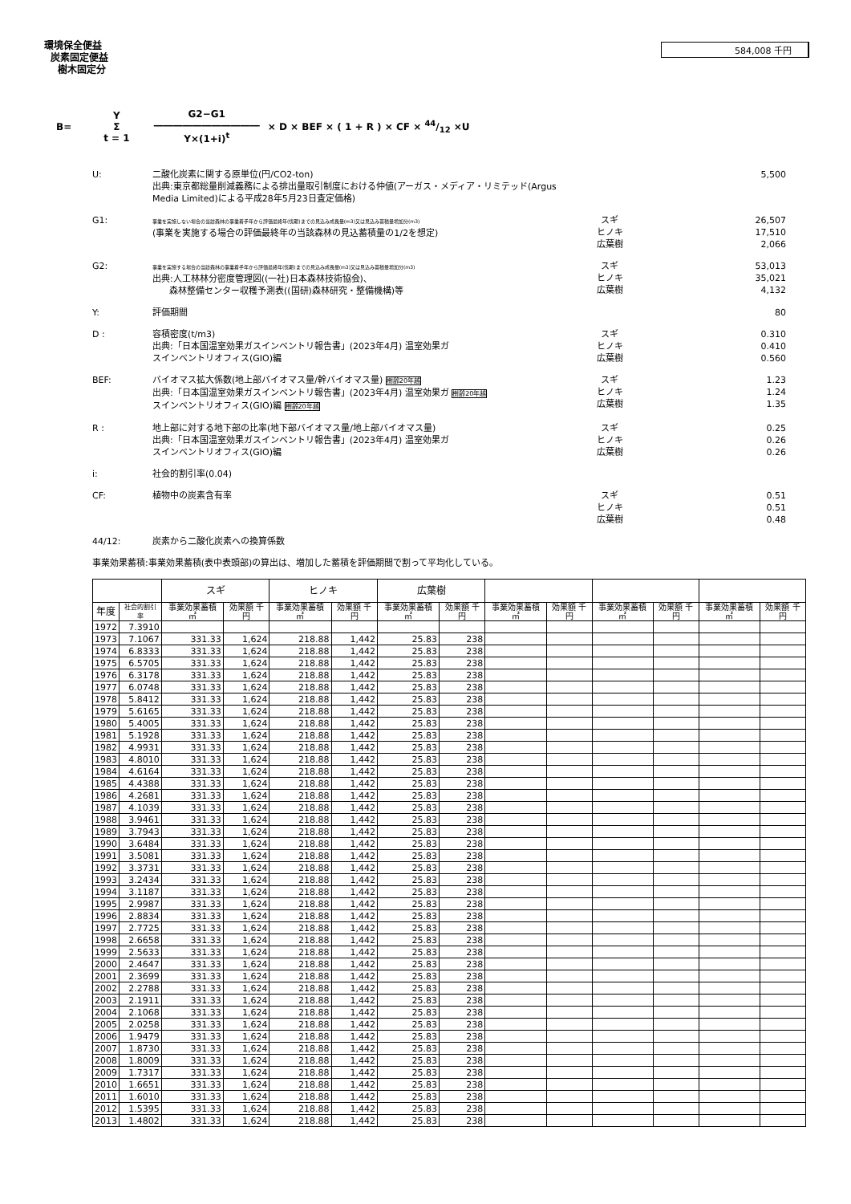環境保全便益
炭素固定便益
樹木固定分
584,008 千円
B= Y
Σ
t = 1 G2−G1
―――――――――――
Y×(1+i)<sup>t</sup> × D × BEF × ( 1 + R ) × CF × 44/12 ×U
U: 二酸化炭素に関する原単位(円/CO2-ton)
出典:東京都総量削減義務による排出量取引制度における仲値(アーガス・メディア・リミテッド(Argus Media Limited)による平成28年5月23日査定価格)
5,500
G1:
事業を実施しない場合の当該森林の事業着手年から評価最終年(伐期)までの見込み成長量(m3)又は見込み蓄積量増加分(m3)
(事業を実施する場合の評価最終年の当該森林の見込蓄積量の1/2を想定)
スギ
ヒノキ
広葉樹
26,507
17,510
2,066
G2:
事業を実施する場合の当該森林の事業着手年から評価最終年(伐期)までの見込み成長量(m3)又は見込み蓄積量増加分(m3)
出典:人工林林分密度管理図((一社)日本森林技術協会)、
森林整備センター収穫予測表((国研)森林研究・整備機構)等
スギ
ヒノキ
広葉樹
53,013
35,021
4,132
Y: 評価期間 80
D : 容積密度(t/m3)
出典:「日本国温室効果ガスインベントリ報告書」(2023年4月) 温室効果ガ
スインベントリオフィス(GIO)編
スギ
ヒノキ
広葉樹
0.310
0.410
0.560
BEF: バイオマス拡大係数(地上部バイオマス量/幹バイオマス量) 樹齢20年越
出典:「日本国温室効果ガスインベントリ報告書」(2023年4月) 温室効果ガ 樹齢20年越
スインベントリオフィス(GIO)編 樹齢20年越
スギ
ヒノキ
広葉樹
1.23
1.24
1.35
R : 地上部に対する地下部の比率(地下部バイオマス量/地上部バイオマス量)
出典:「日本国温室効果ガスインベントリ報告書」(2023年4月) 温室効果ガ
スインベントリオフィス(GIO)編
スギ
ヒノキ
広葉樹
0.25
0.26
0.26
i: 社会的割引率(0.04)
CF: 植物中の炭素含有率 スギ
ヒノキ
広葉樹
0.51
0.51
0.48
44/12: 炭素から二酸化炭素への換算係数
事業効果蓄積:事業効果蓄積(表中表頭部)の算出は、増加した蓄積を評価期間で割って平均化している。
| | | スギ | | ヒノキ | | 広葉樹 | | | | | | | |
| --- | --- | --- | --- | --- | --- | --- | --- | --- | --- | --- | --- | --- | --- |
| 年度 | 社会的割引率 | 事業効果蓄積 ㎥ | 効果額 千円 | 事業効果蓄積 ㎥ | 効果額 千円 | 事業効果蓄積 ㎥ | 効果額 千円 | 事業効果蓄積 ㎥ | 効果額 千円 | 事業効果蓄積 ㎥ | 効果額 千円 | 事業効果蓄積 ㎥ | 効果額 千円 |
| 1972 | 7.3910 | | | | | | | | | | | | |
| 1973 | 7.1067 | 331.33 | 1,624 | 218.88 | 1,442 | 25.83 | 238 | | | | | | |
| 1974 | 6.8333 | 331.33 | 1,624 | 218.88 | 1,442 | 25.83 | 238 | | | | | | |
| 1975 | 6.5705 | 331.33 | 1,624 | 218.88 | 1,442 | 25.83 | 238 | | | | | | |
| 1976 | 6.3178 | 331.33 | 1,624 | 218.88 | 1,442 | 25.83 | 238 | | | | | | |
| 1977 | 6.0748 | 331.33 | 1,624 | 218.88 | 1,442 | 25.83 | 238 | | | | | | |
| 1978 | 5.8412 | 331.33 | 1,624 | 218.88 | 1,442 | 25.83 | 238 | | | | | | |
| 1979 | 5.6165 | 331.33 | 1,624 | 218.88 | 1,442 | 25.83 | 238 | | | | | | |
| 1980 | 5.4005 | 331.33 | 1,624 | 218.88 | 1,442 | 25.83 | 238 | | | | | | |
| 1981 | 5.1928 | 331.33 | 1,624 | 218.88 | 1,442 | 25.83 | 238 | | | | | | |
| 1982 | 4.9931 | 331.33 | 1,624 | 218.88 | 1,442 | 25.83 | 238 | | | | | | |
| 1983 | 4.8010 | 331.33 | 1,624 | 218.88 | 1,442 | 25.83 | 238 | | | | | | |
| 1984 | 4.6164 | 331.33 | 1,624 | 218.88 | 1,442 | 25.83 | 238 | | | | | | |
| 1985 | 4.4388 | 331.33 | 1,624 | 218.88 | 1,442 | 25.83 | 238 | | | | | | |
| 1986 | 4.2681 | 331.33 | 1,624 | 218.88 | 1,442 | 25.83 | 238 | | | | | | |
| 1987 | 4.1039 | 331.33 | 1,624 | 218.88 | 1,442 | 25.83 | 238 | | | | | | |
| 1988 | 3.9461 | 331.33 | 1,624 | 218.88 | 1,442 | 25.83 | 238 | | | | | | |
| 1989 | 3.7943 | 331.33 | 1,624 | 218.88 | 1,442 | 25.83 | 238 | | | | | | |
| 1990 | 3.6484 | 331.33 | 1,624 | 218.88 | 1,442 | 25.83 | 238 | | | | | | |
| 1991 | 3.5081 | 331.33 | 1,624 | 218.88 | 1,442 | 25.83 | 238 | | | | | | |
| 1992 | 3.3731 | 331.33 | 1,624 | 218.88 | 1,442 | 25.83 | 238 | | | | | | |
| 1993 | 3.2434 | 331.33 | 1,624 | 218.88 | 1,442 | 25.83 | 238 | | | | | | |
| 1994 | 3.1187 | 331.33 | 1,624 | 218.88 | 1,442 | 25.83 | 238 | | | | | | |
| 1995 | 2.9987 | 331.33 | 1,624 | 218.88 | 1,442 | 25.83 | 238 | | | | | | |
| 1996 | 2.8834 | 331.33 | 1,624 | 218.88 | 1,442 | 25.83 | 238 | | | | | | |
| 1997 | 2.7725 | 331.33 | 1,624 | 218.88 | 1,442 | 25.83 | 238 | | | | | | |
| 1998 | 2.6658 | 331.33 | 1,624 | 218.88 | 1,442 | 25.83 | 238 | | | | | | |
| 1999 | 2.5633 | 331.33 | 1,624 | 218.88 | 1,442 | 25.83 | 238 | | | | | | |
| 2000 | 2.4647 | 331.33 | 1,624 | 218.88 | 1,442 | 25.83 | 238 | | | | | | |
| 2001 | 2.3699 | 331.33 | 1,624 | 218.88 | 1,442 | 25.83 | 238 | | | | | | |
| 2002 | 2.2788 | 331.33 | 1,624 | 218.88 | 1,442 | 25.83 | 238 | | | | | | |
| 2003 | 2.1911 | 331.33 | 1,624 | 218.88 | 1,442 | 25.83 | 238 | | | | | | |
| 2004 | 2.1068 | 331.33 | 1,624 | 218.88 | 1,442 | 25.83 | 238 | | | | | | |
| 2005 | 2.0258 | 331.33 | 1,624 | 218.88 | 1,442 | 25.83 | 238 | | | | | | |
| 2006 | 1.9479 | 331.33 | 1,624 | 218.88 | 1,442 | 25.83 | 238 | | | | | | |
| 2007 | 1.8730 | 331.33 | 1,624 | 218.88 | 1,442 | 25.83 | 238 | | | | | | |
| 2008 | 1.8009 | 331.33 | 1,624 | 218.88 | 1,442 | 25.83 | 238 | | | | | | |
| 2009 | 1.7317 | 331.33 | 1,624 | 218.88 | 1,442 | 25.83 | 238 | | | | | | |
| 2010 | 1.6651 | 331.33 | 1,624 | 218.88 | 1,442 | 25.83 | 238 | | | | | | |
| 2011 | 1.6010 | 331.33 | 1,624 | 218.88 | 1,442 | 25.83 | 238 | | | | | | |
| 2012 | 1.5395 | 331.33 | 1,624 | 218.88 | 1,442 | 25.83 | 238 | | | | | | |
| 2013 | 1.4802 | 331.33 | 1,624 | 218.88 | 1,442 | 25.83 | 238 | | | | | | |